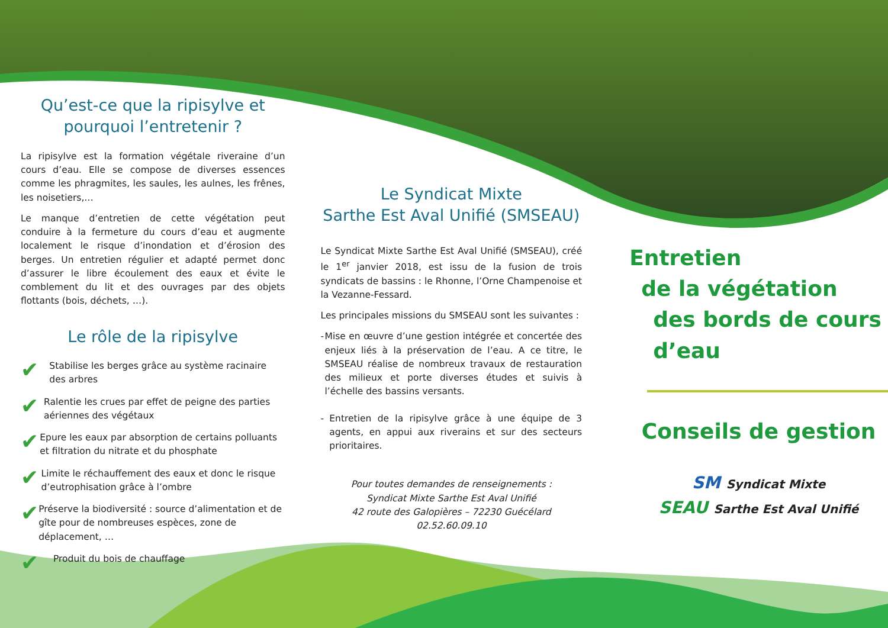Qu’est-ce que la ripisylve et pourquoi l’entretenir ?
La ripisylve est la formation végétale riveraine d’un cours d’eau. Elle se compose de diverses essences comme les phragmites, les saules, les aulnes, les frênes, les noisetiers,…
Le manque d’entretien de cette végétation peut conduire à la fermeture du cours d’eau et augmente localement le risque d’inondation et d’érosion des berges. Un entretien régulier et adapté permet donc d’assurer le libre écoulement des eaux et évite le comblement du lit et des ouvrages par des objets flottants (bois, déchets, …).
Le rôle de la ripisylve
✔
Stabilise les berges grâce au système racinaire des arbres
✔
Ralentie les crues par effet de peigne des parties aériennes des végétaux
✔
Epure les eaux par absorption de certains polluants et filtration du nitrate et du phosphate
✔
Limite le réchauffement des eaux et donc le risque d’eutrophisation grâce à l’ombre
✔
Préserve la biodiversité : source d’alimentation et de gîte pour de nombreuses espèces, zone de déplacement, …
✔
Produit du bois de chauffage
Le Syndicat Mixte
Sarthe Est Aval Unifié (SMSEAU)
Le Syndicat Mixte Sarthe Est Aval Unifié (SMSEAU), créé le 1<sup>er</sup> janvier 2018, est issu de la fusion de trois syndicats de bassins : le Rhonne, l’Orne Champenoise et la Vezanne-Fessard.
Les principales missions du SMSEAU sont les suivantes :
- Mise en œuvre d’une gestion intégrée et concertée des enjeux liés à la préservation de l’eau. A ce titre, le SMSEAU réalise de nombreux travaux de restauration des milieux et porte diverses études et suivis à l’échelle des bassins versants.
- Entretien de la ripisylve grâce à une équipe de 3 agents, en appui aux riverains et sur des secteurs prioritaires.
Pour toutes demandes de renseignements :
Syndicat Mixte Sarthe Est Aval Unifié
42 route des Galopières – 72230 Guécélard
02.52.60.09.10
Entretien
de la végétation
des bords de cours d’eau
Conseils de gestion
SM Syndicat Mixte
SEAU Sarthe Est Aval Unifié